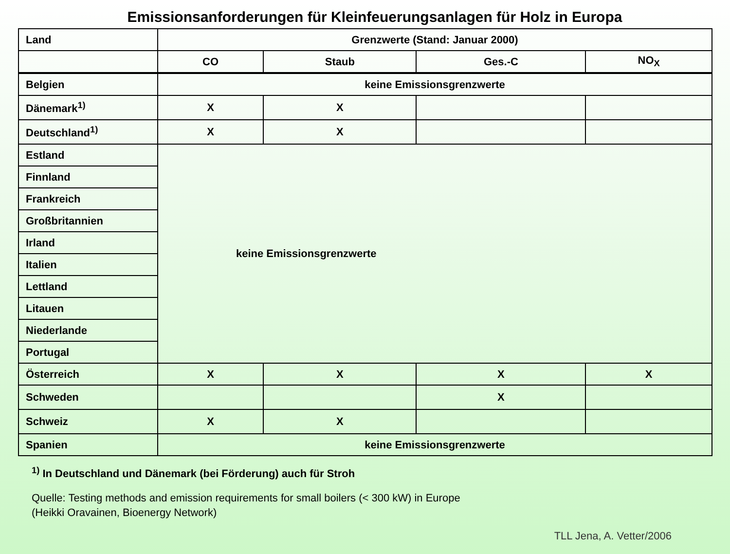Emissionsanforderungen für Kleinfeuerungsanlagen für Holz in Europa
| Land | Grenzwerte (Stand: Januar 2000) | | | |
| --- | --- | --- | --- | --- |
| | CO | Staub | Ges.-C | NO<sub>X</sub> |
| Belgien | keine Emissionsgrenzwerte | | | |
| Dänemark<sup>1)</sup> | X | X | | |
| Deutschland<sup>1)</sup> | X | X | | |
| Estland | keine Emissionsgrenzwerte | | | |
| Finnland | | | | |
| Frankreich | | | | |
| Großbritannien | | | | |
| Irland | | | | |
| Italien | | | | |
| Lettland | | | | |
| Litauen | | | | |
| Niederlande | | | | |
| Portugal | | | | |
| Österreich | X | X | X | X |
| Schweden | | | X | |
| Schweiz | X | X | | |
| Spanien | keine Emissionsgrenzwerte | | | |
<sup>1)</sup> In Deutschland und Dänemark (bei Förderung) auch für Stroh
Quelle: Testing methods and emission requirements for small boilers (< 300 kW) in Europe
(Heikki Oravainen, Bioenergy Network)
TLL Jena, A. Vetter/2006